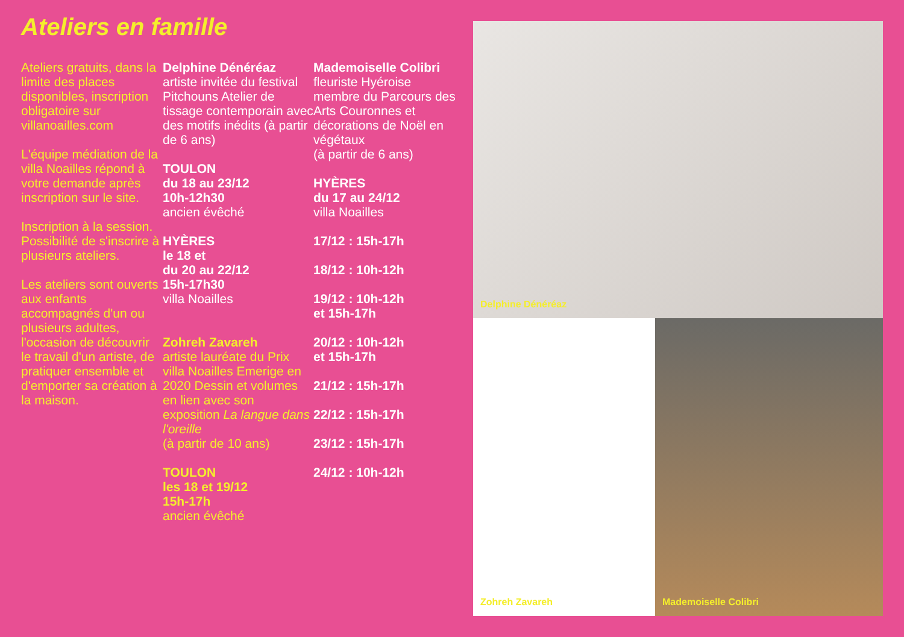Ateliers en famille
Ateliers gratuits, dans la limite des places disponibles, inscription obligatoire sur villanoailles.com
L'équipe médiation de la villa Noailles répond à votre demande après inscription sur le site.
Inscription à la session. Possibilité de s'inscrire à plusieurs ateliers.
Les ateliers sont ouverts aux enfants accompagnés d'un ou plusieurs adultes, l'occasion de découvrir le travail d'un artiste, de pratiquer ensemble et d'emporter sa création à la maison.
Delphine Dénéréaz
artiste invitée du festival Pitchouns Atelier de tissage contemporain avec des motifs inédits (à partir de 6 ans)
TOULON
du 18 au 23/12
10h-12h30
ancien évêché
HYÈRES
le 18 et
du 20 au 22/12
15h-17h30
villa Noailles
Zohreh Zavareh
artiste lauréate du Prix villa Noailles Emerige en 2020 Dessin et volumes en lien avec son exposition La langue dans l'oreille
(à partir de 10 ans)
TOULON
les 18 et 19/12
15h-17h
ancien évêché
Mademoiselle Colibri
fleuriste Hyéroise membre du Parcours des Arts Couronnes et décorations de Noël en végétaux
(à partir de 6 ans)
HYÈRES
du 17 au 24/12
villa Noailles
17/12 : 15h-17h
18/12 : 10h-12h
19/12 : 10h-12h
et 15h-17h
20/12 : 10h-12h
et 15h-17h
21/12 : 15h-17h
22/12 : 15h-17h
23/12 : 15h-17h
24/12 : 10h-12h
Delphine Dénéréaz
Zohreh Zavareh Mademoiselle Colibri